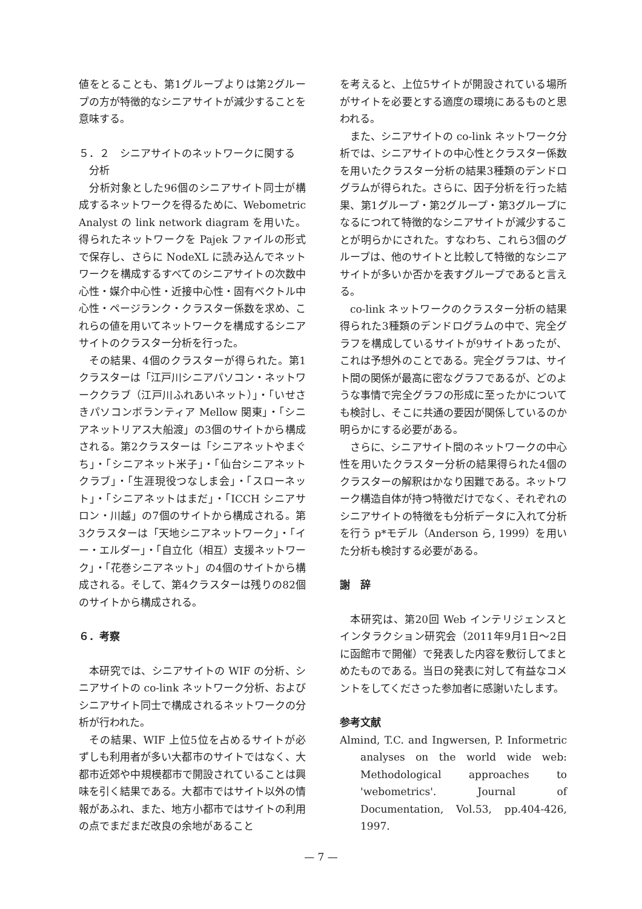値をとることも、第1グループよりは第2グループの方が特徴的なシニアサイトが減少することを意味する。
５．２　シニアサイトのネットワークに関する
　分析
分析対象とした96個のシニアサイト同士が構成するネットワークを得るために、Webometric Analyst の link network diagram を用いた。得られたネットワークを Pajek ファイルの形式で保存し、さらに NodeXL に読み込んでネットワークを構成するすべてのシニアサイトの次数中心性・媒介中心性・近接中心性・固有ベクトル中心性・ページランク・クラスター係数を求め、これらの値を用いてネットワークを構成するシニアサイトのクラスター分析を行った。
その結果、4個のクラスターが得られた。第1クラスターは「江戸川シニアパソコン・ネットワーククラブ（江戸川ふれあいネット）」・「いせさきパソコンボランティア Mellow 関東」・「シニアネットリアス大船渡」の3個のサイトから構成される。第2クラスターは「シニアネットやまぐち」・「シニアネット米子」・「仙台シニアネットクラブ」・「生涯現役つなしま会」・「スローネット」・「シニアネットはまだ」・「ICCH シニアサロン・川越」の7個のサイトから構成される。第3クラスターは「天地シニアネットワーク」・「イー・エルダー」・「自立化（相互）支援ネットワーク」・「花巻シニアネット」の4個のサイトから構成される。そして、第4クラスターは残りの82個のサイトから構成される。
６．考察
本研究では、シニアサイトの WIF の分析、シニアサイトの co-link ネットワーク分析、およびシニアサイト同士で構成されるネットワークの分析が行われた。
その結果、WIF 上位5位を占めるサイトが必ずしも利用者が多い大都市のサイトではなく、大都市近郊や中規模都市で開設されていることは興味を引く結果である。大都市ではサイト以外の情報があふれ、また、地方小都市ではサイトの利用の点でまだまだ改良の余地があること
を考えると、上位5サイトが開設されている場所がサイトを必要とする適度の環境にあるものと思われる。
また、シニアサイトの co-link ネットワーク分析では、シニアサイトの中心性とクラスター係数を用いたクラスター分析の結果3種類のデンドログラムが得られた。さらに、因子分析を行った結果、第1グループ・第2グループ・第3グループになるにつれて特徴的なシニアサイトが減少することが明らかにされた。すなわち、これら3個のグループは、他のサイトと比較して特徴的なシニアサイトが多いか否かを表すグループであると言える。
co-link ネットワークのクラスター分析の結果得られた3種類のデンドログラムの中で、完全グラフを構成しているサイトが9サイトあったが、これは予想外のことである。完全グラフは、サイト間の関係が最高に密なグラフであるが、どのような事情で完全グラフの形成に至ったかについても検討し、そこに共通の要因が関係しているのか明らかにする必要がある。
さらに、シニアサイト間のネットワークの中心性を用いたクラスター分析の結果得られた4個のクラスターの解釈はかなり困難である。ネットワーク構造自体が持つ特徴だけでなく、それぞれのシニアサイトの特徴をも分析データに入れて分析を行う p*モデル（Anderson ら, 1999）を用いた分析も検討する必要がある。
謝　辞
本研究は、第20回 Web インテリジェンスとインタラクション研究会（2011年9月1日〜2日に函館市で開催）で発表した内容を敷衍してまとめたものである。当日の発表に対して有益なコメントをしてくださった参加者に感謝いたします。
参考文献
Almind, T.C. and Ingwersen, P. Informetric analyses on the world wide web: Methodological approaches to 'webometrics'. Journal of Documentation, Vol.53, pp.404-426, 1997.
— 7 —